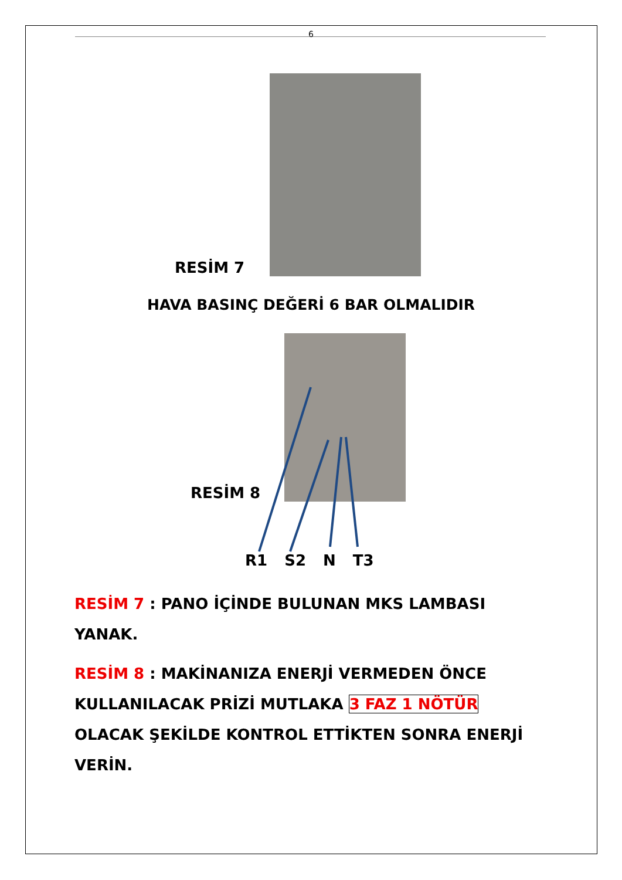6
RESİM 7
HAVA BASINÇ DEĞERİ 6 BAR OLMALIDIR
RESİM 8
R1 S2 N T3
RESİM 7 : PANO İÇİNDE BULUNAN MKS LAMBASI YANAK.
RESİM 8 : MAKİNANIZA ENERJİ VERMEDEN ÖNCE KULLANILACAK PRİZİ MUTLAKA 3 FAZ 1 NÖTÜR OLACAK ŞEKİLDE KONTROL ETTİKTEN SONRA ENERJİ VERİN.